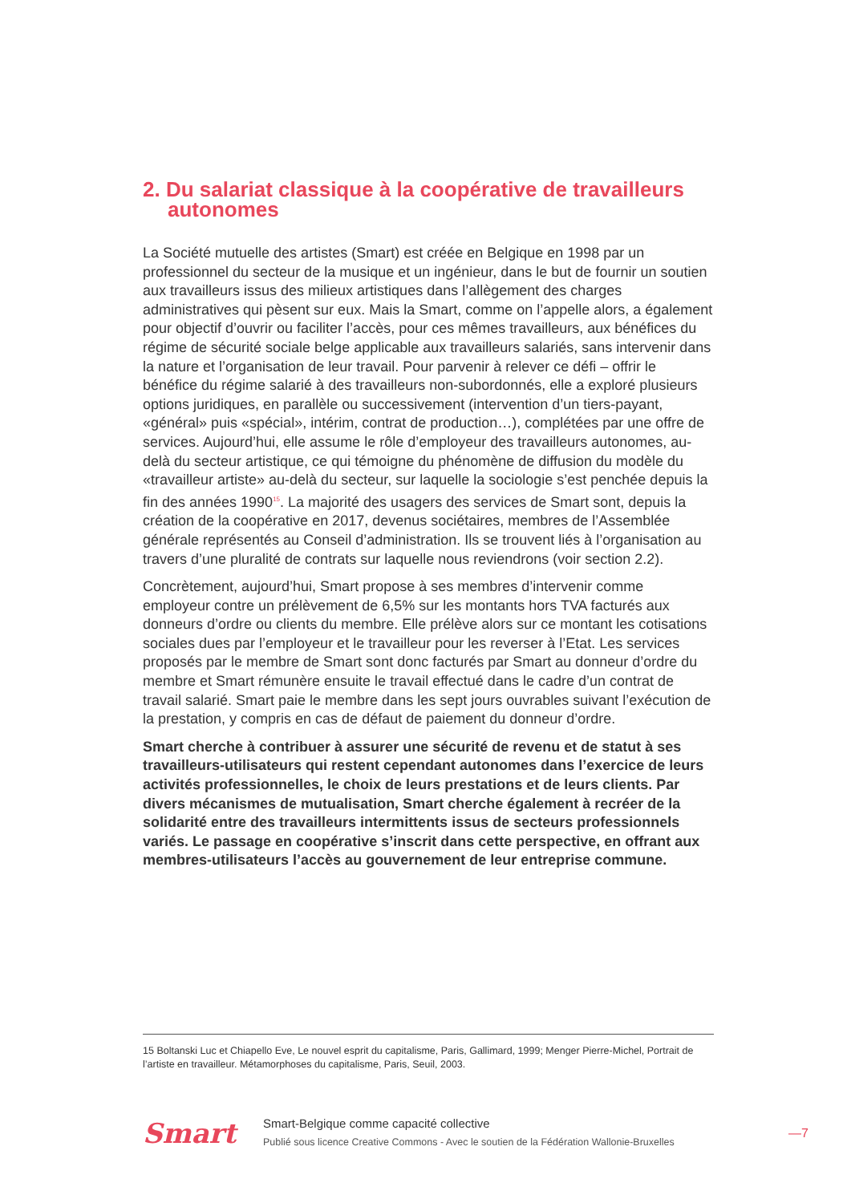2. Du salariat classique à la coopérative de travailleurs autonomes
La Société mutuelle des artistes (Smart) est créée en Belgique en 1998 par un professionnel du secteur de la musique et un ingénieur, dans le but de fournir un soutien aux travailleurs issus des milieux artistiques dans l’allègement des charges administratives qui pèsent sur eux. Mais la Smart, comme on l’appelle alors, a également pour objectif d’ouvrir ou faciliter l’accès, pour ces mêmes travailleurs, aux bénéfices du régime de sécurité sociale belge applicable aux travailleurs salariés, sans intervenir dans la nature et l’organisation de leur travail. Pour parvenir à relever ce défi – offrir le bénéfice du régime salarié à des travailleurs non-subordonnés, elle a exploré plusieurs options juridiques, en parallèle ou successivement (intervention d’un tiers-payant, «général» puis «spécial», intérim, contrat de production…), complétées par une offre de services. Aujourd’hui, elle assume le rôle d’employeur des travailleurs autonomes, au-delà du secteur artistique, ce qui témoigne du phénomène de diffusion du modèle du «travailleur artiste» au-delà du secteur, sur laquelle la sociologie s’est penchée depuis la fin des années 1990<sup>15</sup>. La majorité des usagers des services de Smart sont, depuis la création de la coopérative en 2017, devenus sociétaires, membres de l’Assemblée générale représentés au Conseil d’administration. Ils se trouvent liés à l’organisation au travers d’une pluralité de contrats sur laquelle nous reviendrons (voir section 2.2).
Concrètement, aujourd’hui, Smart propose à ses membres d’intervenir comme employeur contre un prélèvement de 6,5% sur les montants hors TVA facturés aux donneurs d’ordre ou clients du membre. Elle prélève alors sur ce montant les cotisations sociales dues par l’employeur et le travailleur pour les reverser à l’Etat. Les services proposés par le membre de Smart sont donc facturés par Smart au donneur d’ordre du membre et Smart rémunère ensuite le travail effectué dans le cadre d’un contrat de travail salarié. Smart paie le membre dans les sept jours ouvrables suivant l’exécution de la prestation, y compris en cas de défaut de paiement du donneur d’ordre.
Smart cherche à contribuer à assurer une sécurité de revenu et de statut à ses travailleurs-utilisateurs qui restent cependant autonomes dans l’exercice de leurs activités professionnelles, le choix de leurs prestations et de leurs clients. Par divers mécanismes de mutualisation, Smart cherche également à recréer de la solidarité entre des travailleurs intermittents issus de secteurs professionnels variés. Le passage en coopérative s’inscrit dans cette perspective, en offrant aux membres-utilisateurs l’accès au gouvernement de leur entreprise commune.
15 Boltanski Luc et Chiapello Eve, Le nouvel esprit du capitalisme, Paris, Gallimard, 1999; Menger Pierre-Michel, Portrait de l’artiste en travailleur. Métamorphoses du capitalisme, Paris, Seuil, 2003.
Smart
Smart-Belgique comme capacité collective
Publié sous licence Creative Commons - Avec le soutien de la Fédération Wallonie-Bruxelles
—7